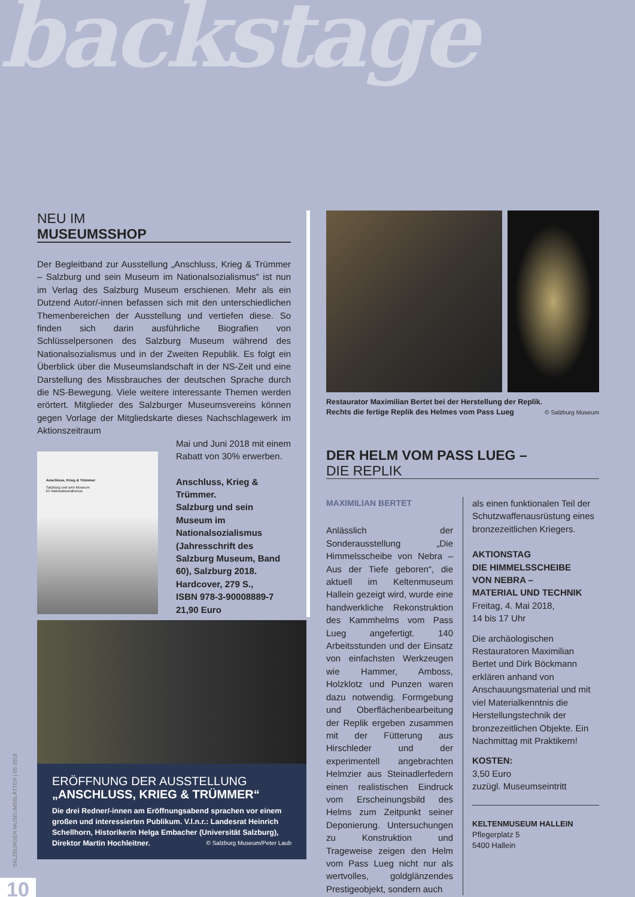backstage
NEU IM
MUSEUMSSHOP
Der Begleitband zur Ausstellung „Anschluss, Krieg & Trümmer – Salzburg und sein Museum im Nationalsozialismus“ ist nun im Verlag des Salzburg Museum erschienen. Mehr als ein Dutzend Autor/-innen befassen sich mit den unterschiedlichen Themenbereichen der Ausstellung und vertiefen diese. So finden sich darin ausführliche Biografien von Schlüsselpersonen des Salzburg Museum während des Nationalsozialismus und in der Zweiten Republik. Es folgt ein Überblick über die Museumslandschaft in der NS-Zeit und eine Darstellung des Missbrauches der deutschen Sprache durch die NS-Bewegung. Viele weitere interessante Themen werden erörtert. Mitglieder des Salzburger Museumsvereins können gegen Vorlage der Mitgliedskarte dieses Nachschlagewerk im Aktionszeitraum
Anschluss, Krieg & Trümmer
Salzburg und sein Museum
im Nationalsozialismus
Mai und Juni 2018 mit einem Rabatt von 30% erwerben.
Anschluss, Krieg & Trümmer.
Salzburg und sein Museum im Nationalsozialismus (Jahresschrift des Salzburg Museum, Band 60), Salzburg 2018.
Hardcover, 279 S.,
ISBN 978-3-90008889-7
21,90 Euro
ERÖFFNUNG DER AUSSTELLUNG
„ANSCHLUSS, KRIEG & TRÜMMER“
Die drei Redner/-innen am Eröffnungsabend sprachen vor einem großen und interessierten Publikum. V.l.n.r.: Landesrat Heinrich Schellhorn, Historikerin Helga Embacher (Universität Salzburg), Direktor Martin Hochleitner. © Salzburg Museum/Peter Laub
Restaurator Maximilian Bertet bei der Herstellung der Replik.
Rechts die fertige Replik des Helmes vom Pass Lueg © Salzburg Museum
DER HELM VOM PASS LUEG –
DIE REPLIK
MAXIMILIAN BERTET
Anlässlich der Sonderausstellung „Die Himmelsscheibe von Nebra – Aus der Tiefe geboren“, die aktuell im Keltenmuseum Hallein gezeigt wird, wurde eine handwerkliche Rekonstruktion des Kammhelms vom Pass Lueg angefertigt. 140 Arbeitsstunden und der Einsatz von einfachsten Werkzeugen wie Hammer, Amboss, Holzklotz und Punzen waren dazu notwendig. Formgebung und Oberflächenbearbeitung der Replik ergeben zusammen mit der Fütterung aus Hirschleder und der experimentell angebrachten Helmzier aus Steinadlerfedern einen realistischen Eindruck vom Erscheinungsbild des Helms zum Zeitpunkt seiner Deponierung. Untersuchungen zu Konstruktion und Trageweise zeigen den Helm vom Pass Lueg nicht nur als wertvolles, goldglänzendes Prestigeobjekt, sondern auch
als einen funktionalen Teil der Schutzwaffenausrüstung eines bronzezeitlichen Kriegers.
AKTIONSTAG
DIE HIMMELSSCHEIBE
VON NEBRA –
MATERIAL UND TECHNIK
Freitag, 4. Mai 2018,
14 bis 17 Uhr
Die archäologischen Restauratoren Maximilian Bertet und Dirk Böckmann erklären anhand von Anschauungsmaterial und mit viel Materialkenntnis die Herstellungstechnik der bronzezeitlichen Objekte. Ein Nachmittag mit Praktikern!
KOSTEN:
3,50 Euro
zuzügl. Museumseintritt
KELTENMUSEUM HALLEIN
Pflegerplatz 5
5400 Hallein
SALZBURGER MUSEUMSBLÄTTER | 05 2018
10